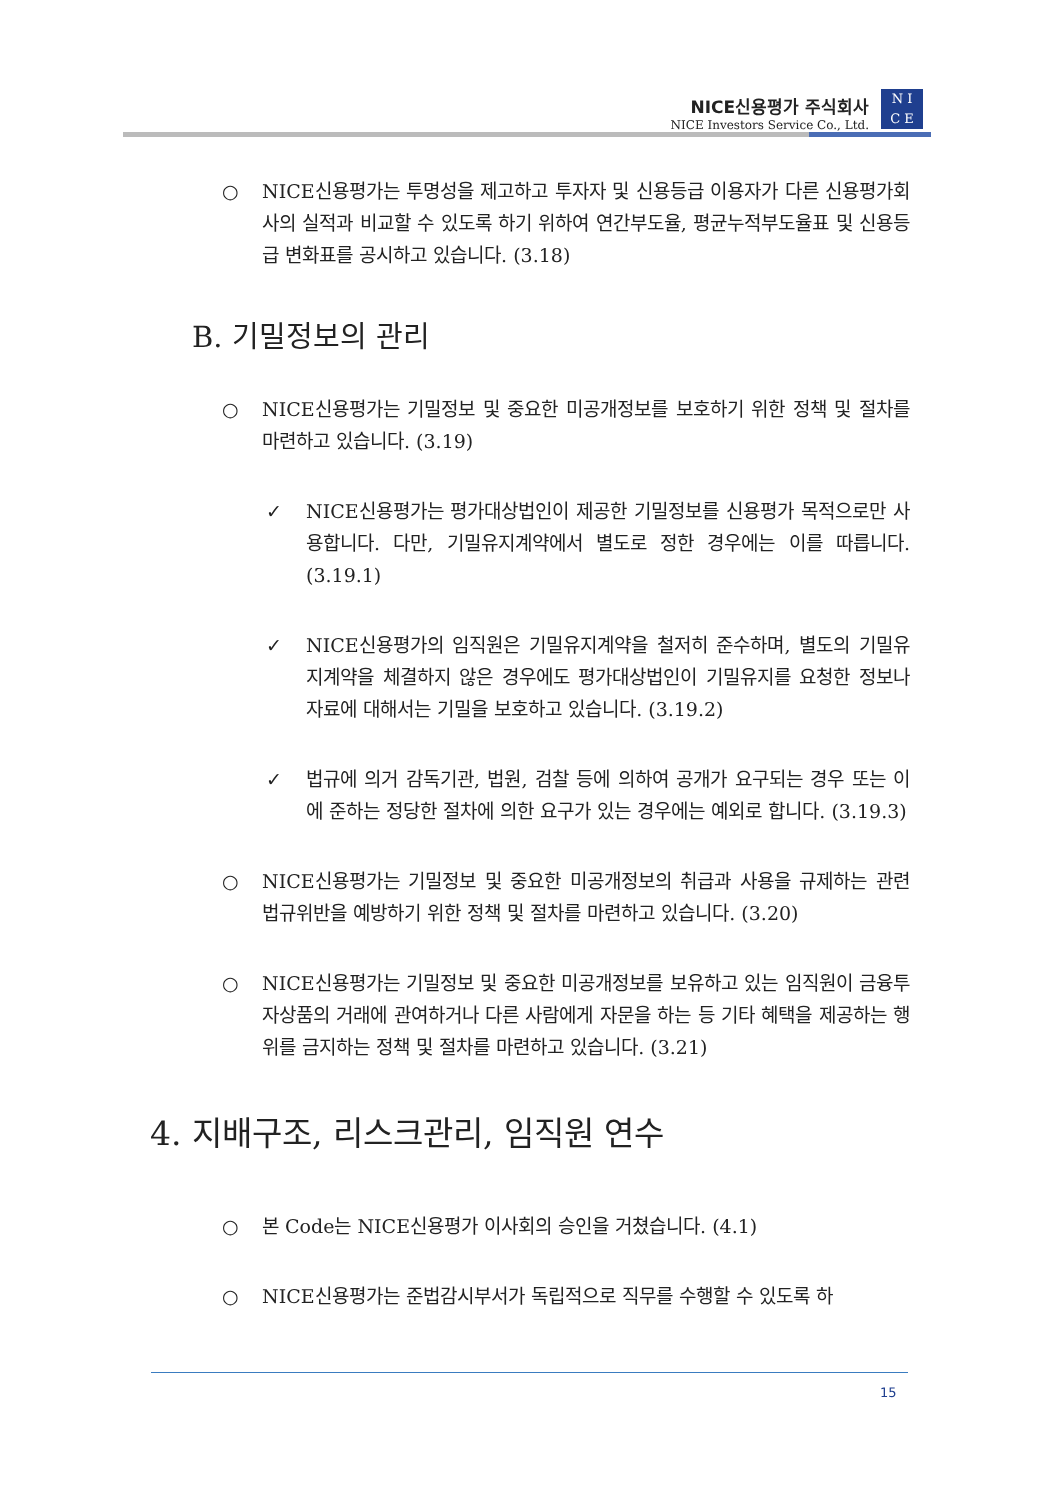NICE신용평가 주식회사
NICE Investors Service Co., Ltd.
N I
C E
○ NICE신용평가는 투명성을 제고하고 투자자 및 신용등급 이용자가 다른 신용평가회사의 실적과 비교할 수 있도록 하기 위하여 연간부도율, 평균누적부도율표 및 신용등급 변화표를 공시하고 있습니다. (3.18)
B. 기밀정보의 관리
○ NICE신용평가는 기밀정보 및 중요한 미공개정보를 보호하기 위한 정책 및 절차를 마련하고 있습니다. (3.19)
✓ NICE신용평가는 평가대상법인이 제공한 기밀정보를 신용평가 목적으로만 사용합니다. 다만, 기밀유지계약에서 별도로 정한 경우에는 이를 따릅니다. (3.19.1)
✓ NICE신용평가의 임직원은 기밀유지계약을 철저히 준수하며, 별도의 기밀유지계약을 체결하지 않은 경우에도 평가대상법인이 기밀유지를 요청한 정보나 자료에 대해서는 기밀을 보호하고 있습니다. (3.19.2)
✓ 법규에 의거 감독기관, 법원, 검찰 등에 의하여 공개가 요구되는 경우 또는 이에 준하는 정당한 절차에 의한 요구가 있는 경우에는 예외로 합니다. (3.19.3)
○ NICE신용평가는 기밀정보 및 중요한 미공개정보의 취급과 사용을 규제하는 관련 법규위반을 예방하기 위한 정책 및 절차를 마련하고 있습니다. (3.20)
○ NICE신용평가는 기밀정보 및 중요한 미공개정보를 보유하고 있는 임직원이 금융투자상품의 거래에 관여하거나 다른 사람에게 자문을 하는 등 기타 혜택을 제공하는 행위를 금지하는 정책 및 절차를 마련하고 있습니다. (3.21)
4. 지배구조, 리스크관리, 임직원 연수
○ 본 Code는 NICE신용평가 이사회의 승인을 거쳤습니다. (4.1)
○ NICE신용평가는 준법감시부서가 독립적으로 직무를 수행할 수 있도록 하
15